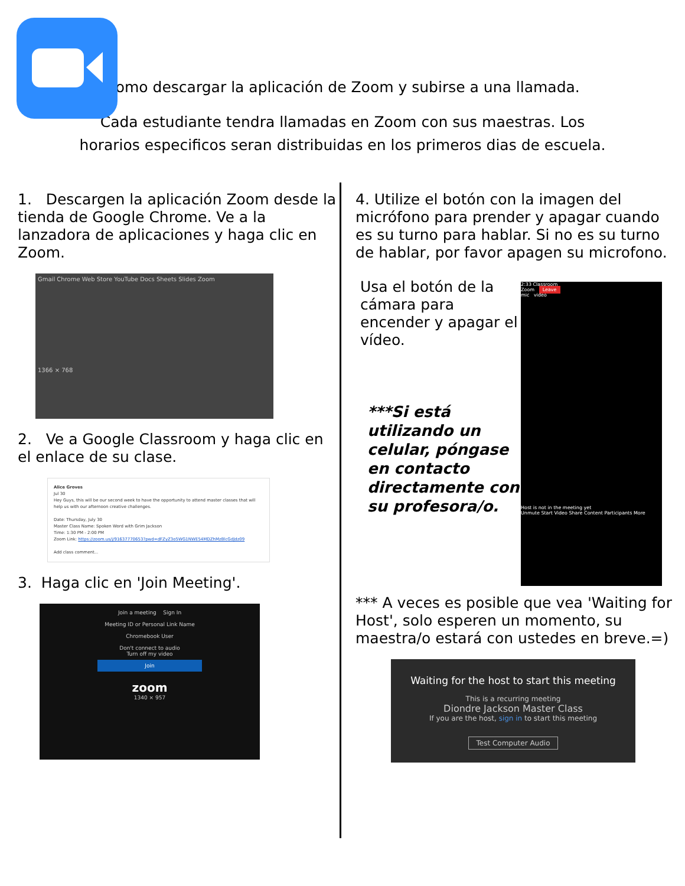Como descargar la aplicación de Zoom y subirse a una llamada.
Cada estudiante tendra llamadas en Zoom con sus maestras. Los
horarios especificos seran distribuidas en los primeros dias de escuela.
1. Descargen la aplicación Zoom desde la tienda de Google Chrome. Ve a la lanzadora de aplicaciones y haga clic en Zoom.
Gmail Chrome Web Store YouTube Docs Sheets Slides Zoom
1366 × 768
2. Ve a Google Classroom y haga clic en el enlace de su clase.
Alice Groves
Jul 30
Hey Guys, this will be our second week to have the opportunity to attend master classes that will help us with our afternoon creative challenges.
Date: Thursday, July 30
Master Class Name: Spoken Word with Grim Jackson
Time: 1:30 PM - 2:00 PM
Zoom Link: https://zoom.us/j/91637770653?pwd=dFZyZ3o5WG1NWE54MDZhMzBlcGdJdz09
Add class comment...
3. Haga clic en 'Join Meeting'.
Join a meeting Sign In
Meeting ID or Personal Link Name
Chromebook User
Don't connect to audio
Turn off my video
Join
zoom
1340 × 957
4. Utilize el botón con la imagen del micrófono para prender y apagar cuando es su turno para hablar. Si no es su turno de hablar, por favor apagen su microfono.
Usa el botón de la cámara para encender y apagar el vídeo.
***Si está utilizando un celular, póngase en contacto directamente con su profesora/o.
2:33 Classroom
Zoom Leave
mic video
Host is not in the meeting yet
Unmute Start Video Share Content Participants More
*** A veces es posible que vea 'Waiting for Host', solo esperen un momento, su maestra/o estará con ustedes en breve.=)
Waiting for the host to start this meeting
This is a recurring meeting
Diondre Jackson Master Class
If you are the host, sign in to start this meeting
Test Computer Audio